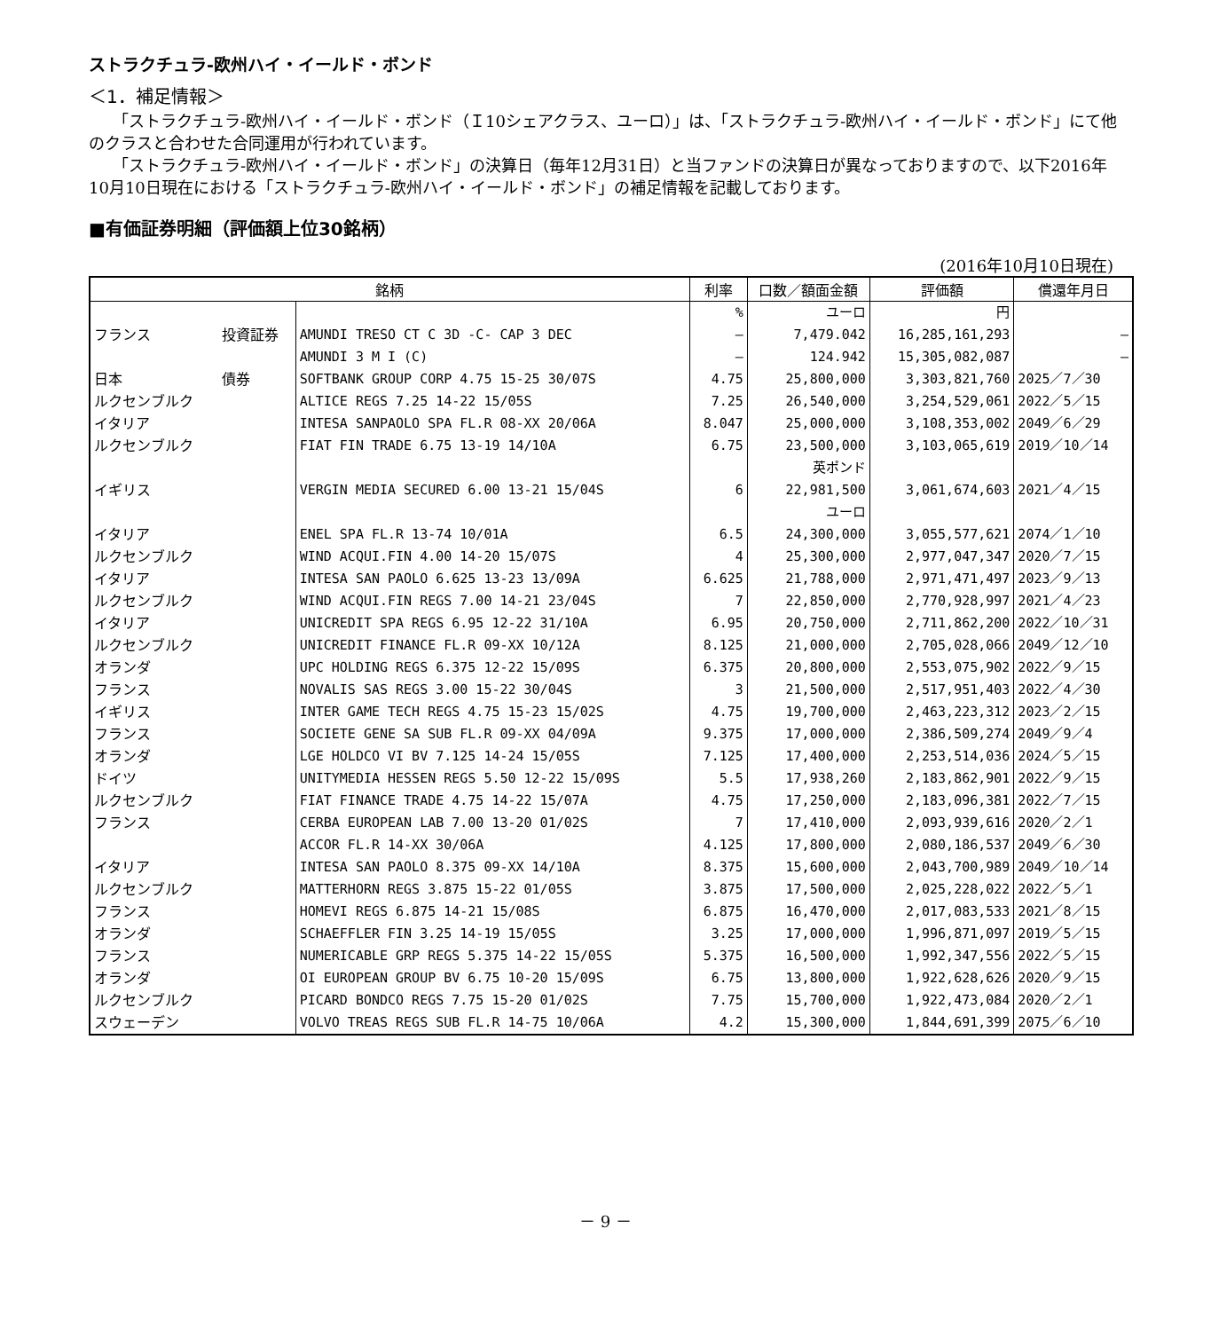ストラクチュラ-欧州ハイ・イールド・ボンド
＜1．補足情報＞
「ストラクチュラ-欧州ハイ・イールド・ボンド（Ｉ10シェアクラス、ユーロ）」は、「ストラクチュラ-欧州ハイ・イールド・ボンド」にて他のクラスと合わせた合同運用が行われています。
「ストラクチュラ-欧州ハイ・イールド・ボンド」の決算日（毎年12月31日）と当ファンドの決算日が異なっておりますので、以下2016年10月10日現在における「ストラクチュラ-欧州ハイ・イールド・ボンド」の補足情報を記載しております。
■有価証券明細（評価額上位30銘柄）
(2016年10月10日現在)
| 銘柄 | | | 利率 | 口数／額面金額 | 評価額 | 償還年月日 |
| --- | --- | --- | --- | --- | --- | --- |
| | | | % | ユーロ | 円 | |
| フランス | 投資証券 | AMUNDI TRESO CT C 3D -C- CAP 3 DEC | — | 7,479.042 | 16,285,161,293 | — |
| | | AMUNDI 3 M I (C) | — | 124.942 | 15,305,082,087 | — |
| 日本 | 債券 | SOFTBANK GROUP CORP 4.75 15-25 30/07S | 4.75 | 25,800,000 | 3,303,821,760 | 2025／7／30 |
| ルクセンブルク | | ALTICE REGS 7.25 14-22 15/05S | 7.25 | 26,540,000 | 3,254,529,061 | 2022／5／15 |
| イタリア | | INTESA SANPAOLO SPA FL.R 08-XX 20/06A | 8.047 | 25,000,000 | 3,108,353,002 | 2049／6／29 |
| ルクセンブルク | | FIAT FIN TRADE 6.75 13-19 14/10A | 6.75 | 23,500,000 | 3,103,065,619 | 2019／10／14 |
| | | | | 英ポンド | | |
| イギリス | | VERGIN MEDIA SECURED 6.00 13-21 15/04S | 6 | 22,981,500 | 3,061,674,603 | 2021／4／15 |
| | | | | ユーロ | | |
| イタリア | | ENEL SPA FL.R 13-74 10/01A | 6.5 | 24,300,000 | 3,055,577,621 | 2074／1／10 |
| ルクセンブルク | | WIND ACQUI.FIN 4.00 14-20 15/07S | 4 | 25,300,000 | 2,977,047,347 | 2020／7／15 |
| イタリア | | INTESA SAN PAOLO 6.625 13-23 13/09A | 6.625 | 21,788,000 | 2,971,471,497 | 2023／9／13 |
| ルクセンブルク | | WIND ACQUI.FIN REGS 7.00 14-21 23/04S | 7 | 22,850,000 | 2,770,928,997 | 2021／4／23 |
| イタリア | | UNICREDIT SPA REGS 6.95 12-22 31/10A | 6.95 | 20,750,000 | 2,711,862,200 | 2022／10／31 |
| ルクセンブルク | | UNICREDIT FINANCE FL.R 09-XX 10/12A | 8.125 | 21,000,000 | 2,705,028,066 | 2049／12／10 |
| オランダ | | UPC HOLDING REGS 6.375 12-22 15/09S | 6.375 | 20,800,000 | 2,553,075,902 | 2022／9／15 |
| フランス | | NOVALIS SAS REGS 3.00 15-22 30/04S | 3 | 21,500,000 | 2,517,951,403 | 2022／4／30 |
| イギリス | | INTER GAME TECH REGS 4.75 15-23 15/02S | 4.75 | 19,700,000 | 2,463,223,312 | 2023／2／15 |
| フランス | | SOCIETE GENE SA SUB FL.R 09-XX 04/09A | 9.375 | 17,000,000 | 2,386,509,274 | 2049／9／4 |
| オランダ | | LGE HOLDCO VI BV 7.125 14-24 15/05S | 7.125 | 17,400,000 | 2,253,514,036 | 2024／5／15 |
| ドイツ | | UNITYMEDIA HESSEN REGS 5.50 12-22 15/09S | 5.5 | 17,938,260 | 2,183,862,901 | 2022／9／15 |
| ルクセンブルク | | FIAT FINANCE TRADE 4.75 14-22 15/07A | 4.75 | 17,250,000 | 2,183,096,381 | 2022／7／15 |
| フランス | | CERBA EUROPEAN LAB 7.00 13-20 01/02S | 7 | 17,410,000 | 2,093,939,616 | 2020／2／1 |
| | | ACCOR FL.R 14-XX 30/06A | 4.125 | 17,800,000 | 2,080,186,537 | 2049／6／30 |
| イタリア | | INTESA SAN PAOLO 8.375 09-XX 14/10A | 8.375 | 15,600,000 | 2,043,700,989 | 2049／10／14 |
| ルクセンブルク | | MATTERHORN REGS 3.875 15-22 01/05S | 3.875 | 17,500,000 | 2,025,228,022 | 2022／5／1 |
| フランス | | HOMEVI REGS 6.875 14-21 15/08S | 6.875 | 16,470,000 | 2,017,083,533 | 2021／8／15 |
| オランダ | | SCHAEFFLER FIN 3.25 14-19 15/05S | 3.25 | 17,000,000 | 1,996,871,097 | 2019／5／15 |
| フランス | | NUMERICABLE GRP REGS 5.375 14-22 15/05S | 5.375 | 16,500,000 | 1,992,347,556 | 2022／5／15 |
| オランダ | | OI EUROPEAN GROUP BV 6.75 10-20 15/09S | 6.75 | 13,800,000 | 1,922,628,626 | 2020／9／15 |
| ルクセンブルク | | PICARD BONDCO REGS 7.75 15-20 01/02S | 7.75 | 15,700,000 | 1,922,473,084 | 2020／2／1 |
| スウェーデン | | VOLVO TREAS REGS SUB FL.R 14-75 10/06A | 4.2 | 15,300,000 | 1,844,691,399 | 2075／6／10 |
－ 9 －